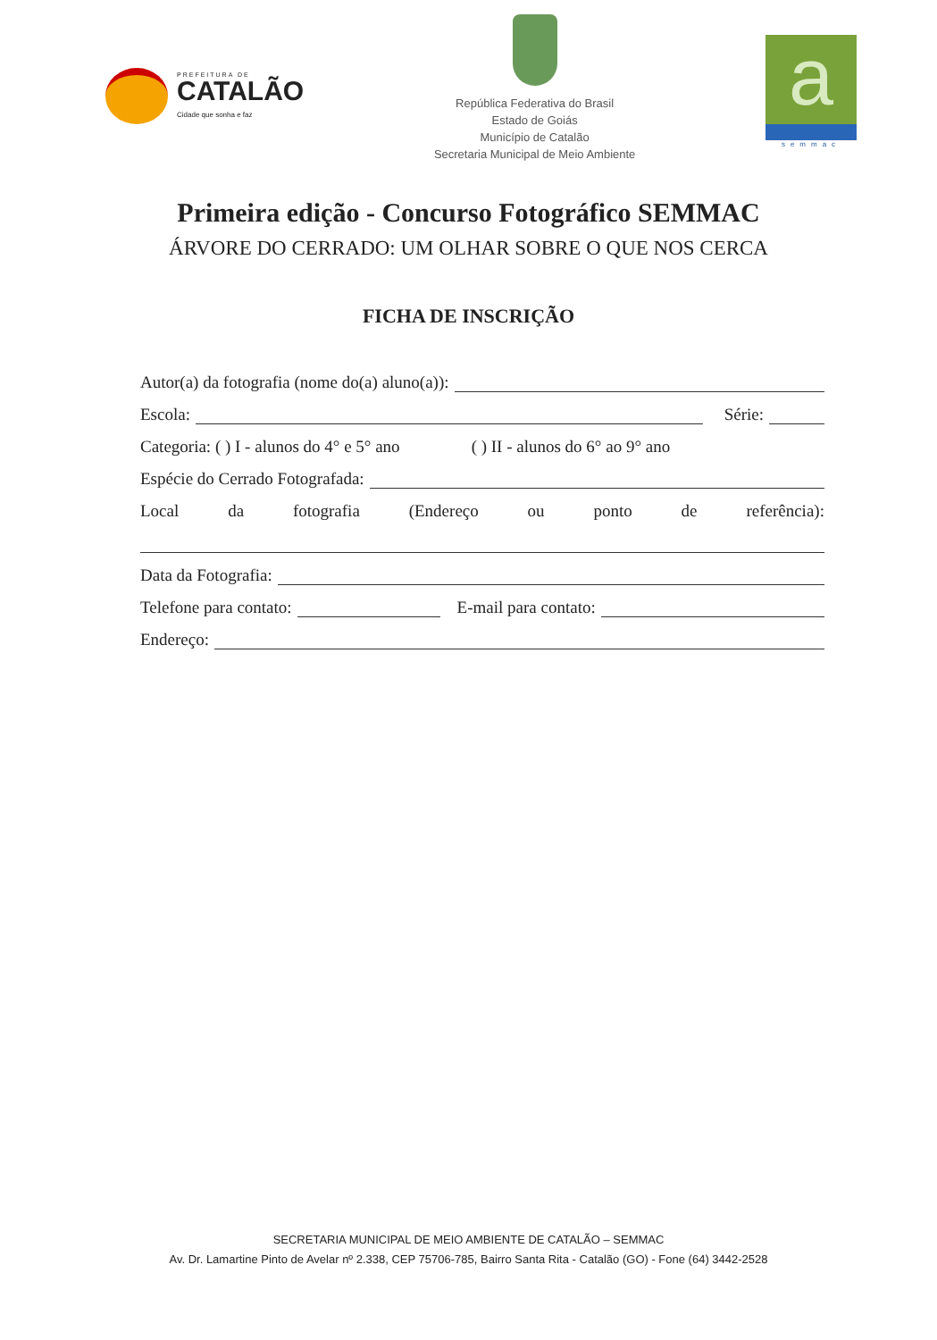PREFEITURA DE
CATALÃO
Cidade que sonha e faz
República Federativa do Brasil
Estado de Goiás
Município de Catalão
Secretaria Municipal de Meio Ambiente
a
semmac
Primeira edição - Concurso Fotográfico SEMMAC
ÁRVORE DO CERRADO: UM OLHAR SOBRE O QUE NOS CERCA
FICHA DE INSCRIÇÃO
Autor(a) da fotografia (nome do(a) aluno(a)):
Escola: Série:
Categoria: ( ) I - alunos do 4° e 5° ano ( ) II - alunos do 6° ao 9° ano
Espécie do Cerrado Fotografada:
Local da fotografia (Endereço ou ponto de referência):
Data da Fotografia:
Telefone para contato: E-mail para contato:
Endereço:
SECRETARIA MUNICIPAL DE MEIO AMBIENTE DE CATALÃO – SEMMAC
Av. Dr. Lamartine Pinto de Avelar nº 2.338, CEP 75706-785, Bairro Santa Rita - Catalão (GO) - Fone (64) 3442-2528